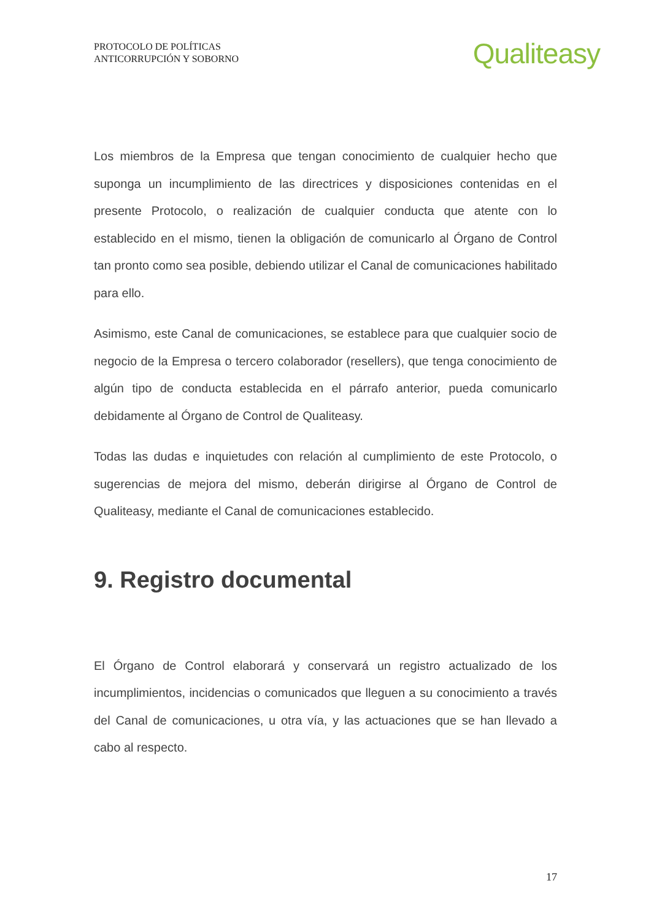PROTOCOLO DE POLÍTICAS
ANTICORRUPCIÓN Y SOBORNO
Qualiteasy
Los miembros de la Empresa que tengan conocimiento de cualquier hecho que suponga un incumplimiento de las directrices y disposiciones contenidas en el presente Protocolo, o realización de cualquier conducta que atente con lo establecido en el mismo, tienen la obligación de comunicarlo al Órgano de Control tan pronto como sea posible, debiendo utilizar el Canal de comunicaciones habilitado para ello.
Asimismo, este Canal de comunicaciones, se establece para que cualquier socio de negocio de la Empresa o tercero colaborador (resellers), que tenga conocimiento de algún tipo de conducta establecida en el párrafo anterior, pueda comunicarlo debidamente al Órgano de Control de Qualiteasy.
Todas las dudas e inquietudes con relación al cumplimiento de este Protocolo, o sugerencias de mejora del mismo, deberán dirigirse al Órgano de Control de Qualiteasy, mediante el Canal de comunicaciones establecido.
9. Registro documental
El Órgano de Control elaborará y conservará un registro actualizado de los incumplimientos, incidencias o comunicados que lleguen a su conocimiento a través del Canal de comunicaciones, u otra vía, y las actuaciones que se han llevado a cabo al respecto.
17